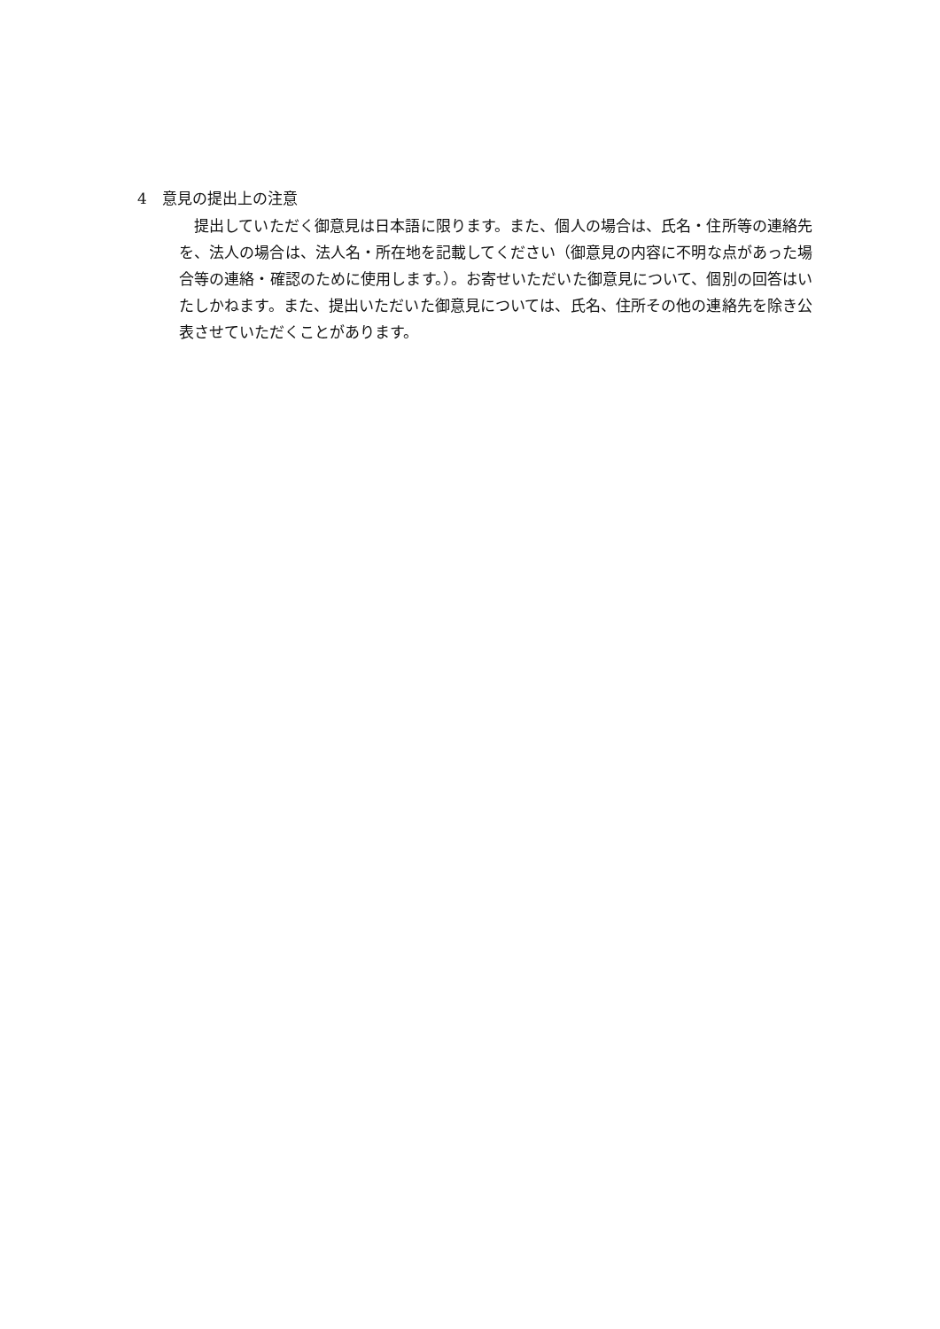4　意見の提出上の注意
　提出していただく御意見は日本語に限ります。また、個人の場合は、氏名・住所等の連絡先を、法人の場合は、法人名・所在地を記載してください（御意見の内容に不明な点があった場合等の連絡・確認のために使用します。）。お寄せいただいた御意見について、個別の回答はいたしかねます。また、提出いただいた御意見については、氏名、住所その他の連絡先を除き公表させていただくことがあります。